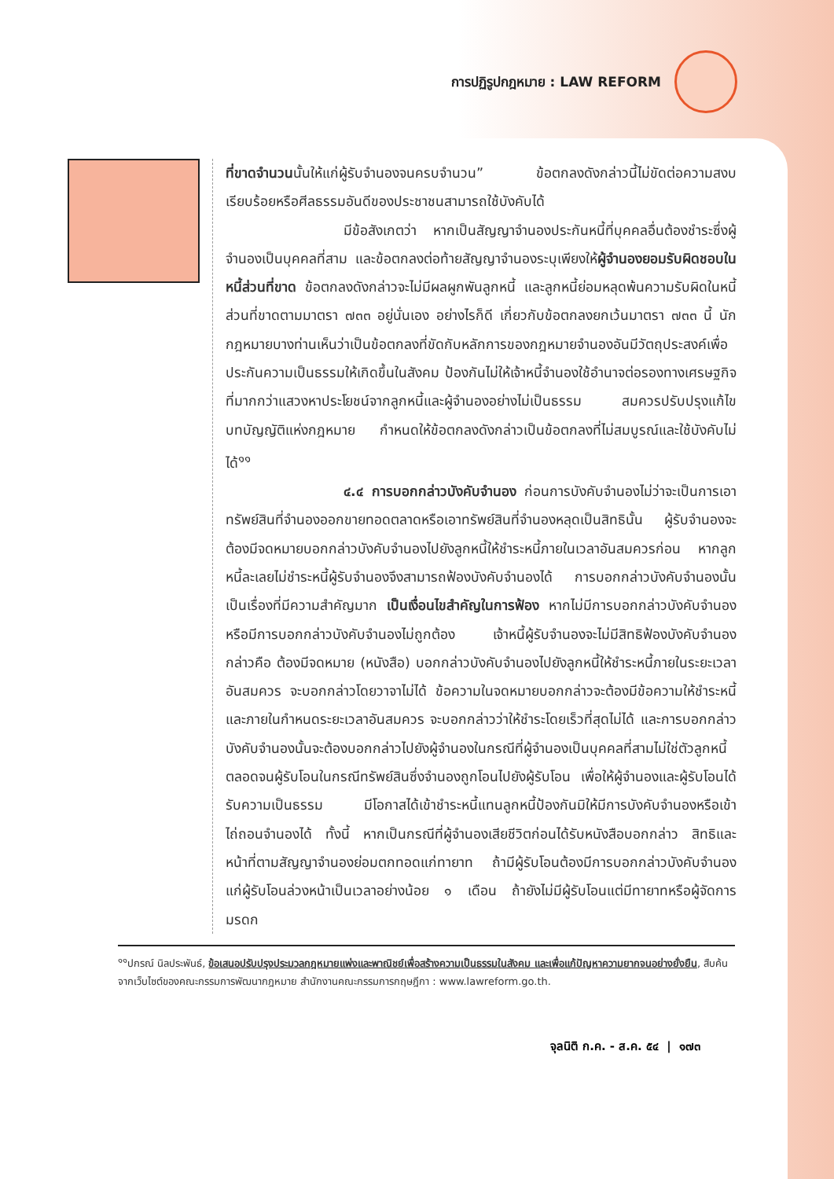การปฏิรูปกฎหมาย : LAW REFORM
ที่ขาดจำนวนนั้นให้แก่ผู้รับจำนองจนครบจำนวน” ข้อตกลงดังกล่าวนี้ไม่ขัดต่อความสงบเรียบร้อยหรือศีลธรรมอันดีของประชาชนสามารถใช้บังคับได้
มีข้อสังเกตว่า หากเป็นสัญญาจำนองประกันหนี้ที่บุคคลอื่นต้องชำระซึ่งผู้จำนองเป็นบุคคลที่สาม และข้อตกลงต่อท้ายสัญญาจำนองระบุเพียงให้ผู้จำนองยอมรับผิดชอบในหนี้ส่วนที่ขาด ข้อตกลงดังกล่าวจะไม่มีผลผูกพันลูกหนี้ และลูกหนี้ย่อมหลุดพ้นความรับผิดในหนี้ส่วนที่ขาดตามมาตรา ๗๓๓ อยู่นั่นเอง อย่างไรก็ดี เกี่ยวกับข้อตกลงยกเว้นมาตรา ๗๓๓ นี้ นักกฎหมายบางท่านเห็นว่าเป็นข้อตกลงที่ขัดกับหลักการของกฎหมายจำนองอันมีวัตถุประสงค์เพื่อประกันความเป็นธรรมให้เกิดขึ้นในสังคม ป้องกันไม่ให้เจ้าหนี้จำนองใช้อำนาจต่อรองทางเศรษฐกิจที่มากกว่าแสวงหาประโยชน์จากลูกหนี้และผู้จำนองอย่างไม่เป็นธรรม สมควรปรับปรุงแก้ไขบทบัญญัติแห่งกฎหมาย กำหนดให้ข้อตกลงดังกล่าวเป็นข้อตกลงที่ไม่สมบูรณ์และใช้บังคับไม่ได้<sup>๑๑</sup>
๔.๔ การบอกกล่าวบังคับจำนอง ก่อนการบังคับจำนองไม่ว่าจะเป็นการเอาทรัพย์สินที่จำนองออกขายทอดตลาดหรือเอาทรัพย์สินที่จำนองหลุดเป็นสิทธินั้น ผู้รับจำนองจะต้องมีจดหมายบอกกล่าวบังคับจำนองไปยังลูกหนี้ให้ชำระหนี้ภายในเวลาอันสมควรก่อน หากลูกหนี้ละเลยไม่ชำระหนี้ผู้รับจำนองจึงสามารถฟ้องบังคับจำนองได้ การบอกกล่าวบังคับจำนองนั้นเป็นเรื่องที่มีความสำคัญมาก เป็นเงื่อนไขสำคัญในการฟ้อง หากไม่มีการบอกกล่าวบังคับจำนองหรือมีการบอกกล่าวบังคับจำนองไม่ถูกต้อง เจ้าหนี้ผู้รับจำนองจะไม่มีสิทธิฟ้องบังคับจำนอง กล่าวคือ ต้องมีจดหมาย (หนังสือ) บอกกล่าวบังคับจำนองไปยังลูกหนี้ให้ชำระหนี้ภายในระยะเวลาอันสมควร จะบอกกล่าวโดยวาจาไม่ได้ ข้อความในจดหมายบอกกล่าวจะต้องมีข้อความให้ชำระหนี้และภายในกำหนดระยะเวลาอันสมควร จะบอกกล่าวว่าให้ชำระโดยเร็วที่สุดไม่ได้ และการบอกกล่าวบังคับจำนองนั้นจะต้องบอกกล่าวไปยังผู้จำนองในกรณีที่ผู้จำนองเป็นบุคคลที่สามไม่ใช่ตัวลูกหนี้ ตลอดจนผู้รับโอนในกรณีทรัพย์สินซึ่งจำนองถูกโอนไปยังผู้รับโอน เพื่อให้ผู้จำนองและผู้รับโอนได้รับความเป็นธรรม มีโอกาสได้เข้าชำระหนี้แทนลูกหนี้ป้องกันมิให้มีการบังคับจำนองหรือเข้าไถ่ถอนจำนองได้ ทั้งนี้ หากเป็นกรณีที่ผู้จำนองเสียชีวิตก่อนได้รับหนังสือบอกกล่าว สิทธิและหน้าที่ตามสัญญาจำนองย่อมตกทอดแก่ทายาท ถ้ามีผู้รับโอนต้องมีการบอกกล่าวบังคับจำนองแก่ผู้รับโอนล่วงหน้าเป็นเวลาอย่างน้อย ๑ เดือน ถ้ายังไม่มีผู้รับโอนแต่มีทายาทหรือผู้จัดการมรดก
<sup>๑๑</sup> ปกรณ์ นิลประพันธ์, ข้อเสนอปรับปรุงประมวลกฎหมายแพ่งและพาณิชย์เพื่อสร้างความเป็นธรรมในสังคม และเพื่อแก้ปัญหาความยากจนอย่างยั่งยืน, สืบค้นจากเว็บไซต์ของคณะกรรมการพัฒนากฎหมาย สำนักงานคณะกรรมการกฤษฎีกา : www.lawreform.go.th.
จุลนิติ ก.ค. - ส.ค. ๕๔ | ๑๗๓